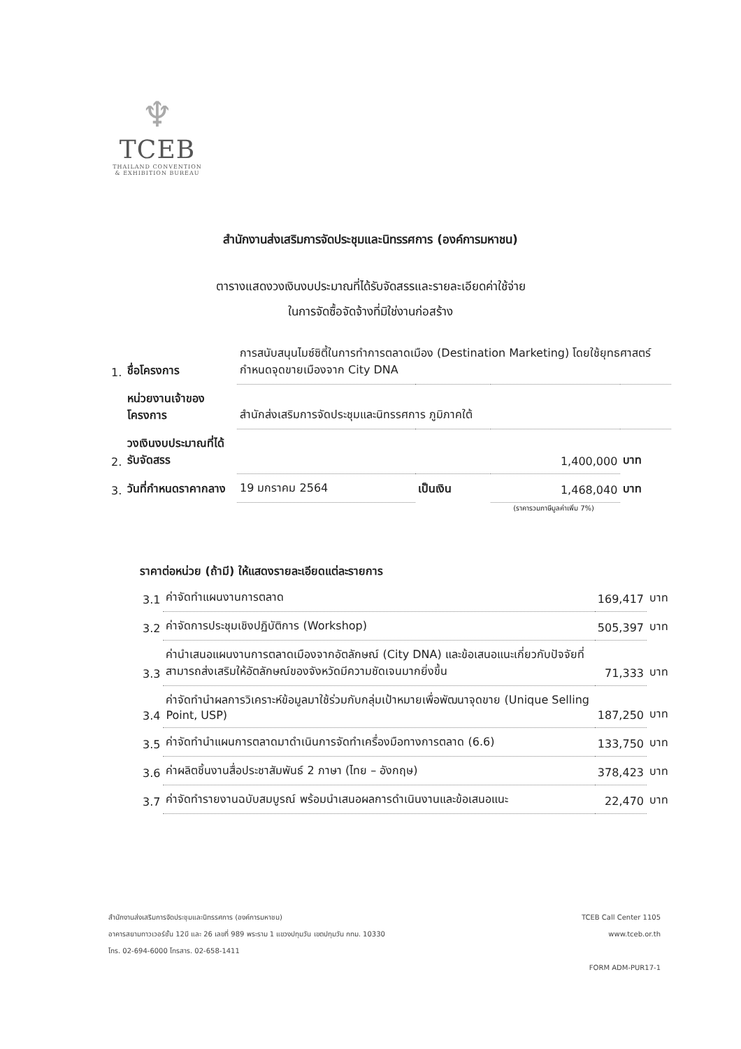♆
TCEB
THAILAND CONVENTION
& EXHIBITION BUREAU
สำนักงานส่งเสริมการจัดประชุมและนิทรรศการ (องค์การมหาชน)
ตารางแสดงวงเงินงบประมาณที่ได้รับจัดสรรและรายละเอียดค่าใช้จ่าย
ในการจัดซื้อจัดจ้างที่มิใช่งานก่อสร้าง
| 1. | ชื่อโครงการ | การสนับสนุนไมซ์ซิตี้ในการทำการตลาดเมือง (Destination Marketing) โดยใช้ยุทธศาสตร์กำหนดจุดขายเมืองจาก City DNA | | | |
| | หน่วยงานเจ้าของโครงการ | สำนักส่งเสริมการจัดประชุมและนิทรรศการ ภูมิภาคใต้ | | | |
| 2. | วงเงินงบประมาณที่ได้รับจัดสรร | 1,400,000 | | | บาท |
| 3. | วันที่กำหนดราคากลาง | 19 มกราคม 2564 | เป็นเงิน | 1,468,040 | บาท |
(ราคารวมภาษีมูลค่าเพิ่ม 7%)
ราคาต่อหน่วย (ถ้ามี) ให้แสดงรายละเอียดแต่ละรายการ
| 3.1 | ค่าจัดทำแผนงานการตลาด | 169,417 | บาท |
| 3.2 | ค่าจัดการประชุมเชิงปฏิบัติการ (Workshop) | 505,397 | บาท |
| 3.3 | ค่านำเสนอแผนงานการตลาดเมืองจากอัตลักษณ์ (City DNA) และข้อเสนอแนะเกี่ยวกับปัจจัยที่สามารถส่งเสริมให้อัตลักษณ์ของจังหวัดมีความชัดเจนมากยิ่งขึ้น | 71,333 | บาท |
| 3.4 | ค่าจัดทำนำผลการวิเคราะห์ข้อมูลมาใช้ร่วมกับกลุ่มเป้าหมายเพื่อพัฒนาจุดขาย (Unique Selling Point, USP) | 187,250 | บาท |
| 3.5 | ค่าจัดทำนำแผนการตลาดมาดำเนินการจัดทำเครื่องมือทางการตลาด (6.6) | 133,750 | บาท |
| 3.6 | ค่าผลิตชิ้นงานสื่อประชาสัมพันธ์ 2 ภาษา (ไทย – อังกฤษ) | 378,423 | บาท |
| 3.7 | ค่าจัดทำรายงานฉบับสมบูรณ์ พร้อมนำเสนอผลการดำเนินงานและข้อเสนอแนะ | 22,470 | บาท |
สำนักงานส่งเสริมการจัดประชุมและนิทรรศการ (องค์การมหาชน)
อาคารสยามทาวเวอร์ชั้น 12บี และ 26 เลขที่ 989 พระราม 1 แขวงปทุมวัน เขตปทุมวัน กทม. 10330
โทร. 02-694-6000 โทรสาร. 02-658-1411
TCEB Call Center 1105
www.tceb.or.th
FORM ADM-PUR17-1